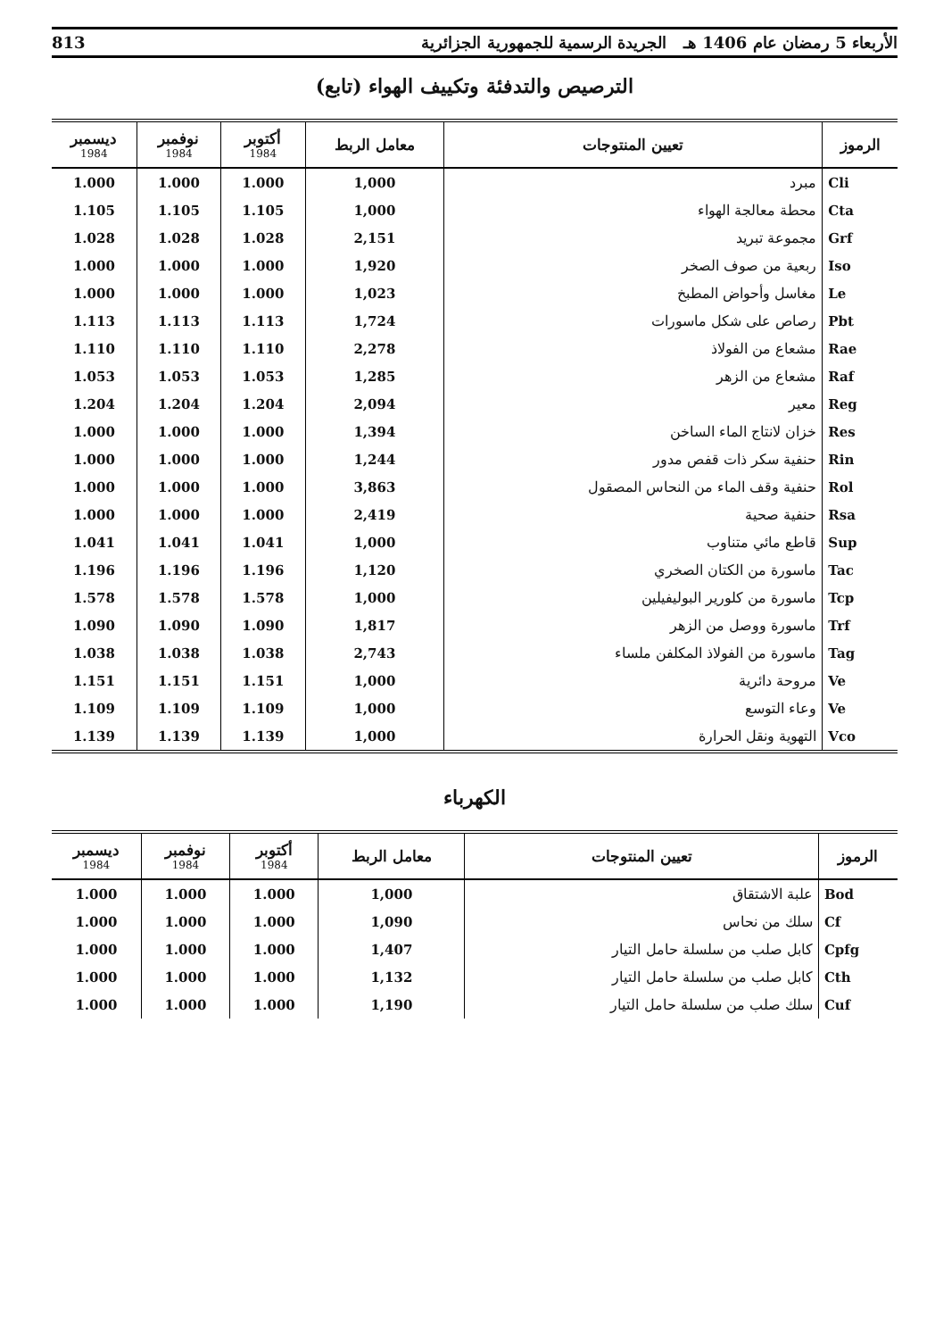الأربعاء 5 رمضان عام 1406 هـ الجريدة الرسمية للجمهورية الجزائرية 813
الترصيص والتدفئة وتكييف الهواء (تابع)
| الرموز | تعيين المنتوجات | معامل الربط | أكتوبر 1984 | نوفمبر 1984 | ديسمبر 1984 |
| --- | --- | --- | --- | --- | --- |
| Cli | مبرد | 1,000 | 1.000 | 1.000 | 1.000 |
| Cta | محطة معالجة الهواء | 1,000 | 1.105 | 1.105 | 1.105 |
| Grf | مجموعة تبريد | 2,151 | 1.028 | 1.028 | 1.028 |
| Iso | ربعية من صوف الصخر | 1,920 | 1.000 | 1.000 | 1.000 |
| Le | مغاسل وأحواض المطبخ | 1,023 | 1.000 | 1.000 | 1.000 |
| Pbt | رصاص على شكل ماسورات | 1,724 | 1.113 | 1.113 | 1.113 |
| Rae | مشعاع من الفولاذ | 2,278 | 1.110 | 1.110 | 1.110 |
| Raf | مشعاع من الزهر | 1,285 | 1.053 | 1.053 | 1.053 |
| Reg | معير | 2,094 | 1.204 | 1.204 | 1.204 |
| Res | خزان لانتاج الماء الساخن | 1,394 | 1.000 | 1.000 | 1.000 |
| Rin | حنفية سكر ذات قفص مدور | 1,244 | 1.000 | 1.000 | 1.000 |
| Rol | حنفية وقف الماء من النحاس المصقول | 3,863 | 1.000 | 1.000 | 1.000 |
| Rsa | حنفية صحية | 2,419 | 1.000 | 1.000 | 1.000 |
| Sup | قاطع مائي متناوب | 1,000 | 1.041 | 1.041 | 1.041 |
| Tac | ماسورة من الكتان الصخري | 1,120 | 1.196 | 1.196 | 1.196 |
| Tcp | ماسورة من كلورير البوليفيلين | 1,000 | 1.578 | 1.578 | 1.578 |
| Trf | ماسورة ووصل من الزهر | 1,817 | 1.090 | 1.090 | 1.090 |
| Tag | ماسورة من الفولاذ المكلفن ملساء | 2,743 | 1.038 | 1.038 | 1.038 |
| Ve | مروحة دائرية | 1,000 | 1.151 | 1.151 | 1.151 |
| Ve | وعاء التوسع | 1,000 | 1.109 | 1.109 | 1.109 |
| Vco | التهوية ونقل الحرارة | 1,000 | 1.139 | 1.139 | 1.139 |
الكهرباء
| الرموز | تعيين المنتوجات | معامل الربط | أكتوبر 1984 | نوفمبر 1984 | ديسمبر 1984 |
| --- | --- | --- | --- | --- | --- |
| Bod | علبة الاشتقاق | 1,000 | 1.000 | 1.000 | 1.000 |
| Cf | سلك من نحاس | 1,090 | 1.000 | 1.000 | 1.000 |
| Cpfg | كابل صلب من سلسلة حامل التيار | 1,407 | 1.000 | 1.000 | 1.000 |
| Cth | كابل صلب من سلسلة حامل التيار | 1,132 | 1.000 | 1.000 | 1.000 |
| Cuf | سلك صلب من سلسلة حامل التيار | 1,190 | 1.000 | 1.000 | 1.000 |